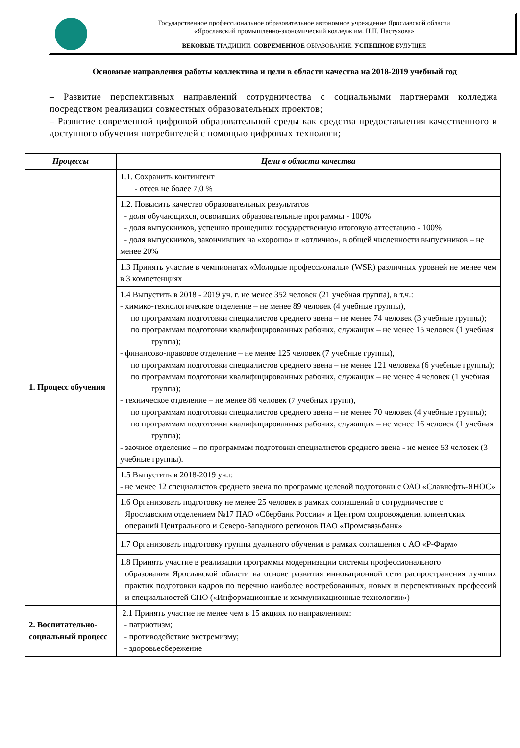Государственное профессиональное образовательное автономное учреждение Ярославской области
«Ярославский промышленно-экономический колледж им. Н.П. Пастухова»
ВЕКОВЫЕ ТРАДИЦИИ. СОВРЕМЕННОЕ ОБРАЗОВАНИЕ. УСПЕШНОЕ БУДУЩЕЕ
Основные направления работы коллектива и цели в области качества на 2018-2019 учебный год
– Развитие перспективных направлений сотрудничества с социальными партнерами колледжа посредством реализации совместных образовательных проектов;
– Развитие современной цифровой образовательной среды как средства предоставления качественного и доступного обучения потребителей с помощью цифровых технологи;
| Процессы | Цели в области качества |
| --- | --- |
| 1. Процесс обучения | 1.1. Сохранить контингент - отсев не более 7,0 % |
| | 1.2. Повысить качество образовательных результатов - доля обучающихся, освоивших образовательные программы - 100% - доля выпускников, успешно прошедших государственную итоговую аттестацию - 100% - доля выпускников, закончивших на «хорошо» и «отлично», в общей численности выпускников – не менее 20% |
| | 1.3 Принять участие в чемпионатах «Молодые профессионалы» (WSR) различных уровней не менее чем в 3 компетенциях |
| | 1.4 Выпустить в 2018 - 2019 уч. г. не менее 352 человек (21 учебная группа), в т.ч.: - химико-технологическое отделение – не менее 89 человек (4 учебные группы), по программам подготовки специалистов среднего звена – не менее 74 человек (3 учебные группы); по программам подготовки квалифицированных рабочих, служащих – не менее 15 человек (1 учебная группа); - финансово-правовое отделение – не менее 125 человек (7 учебные группы), по программам подготовки специалистов среднего звена – не менее 121 человека (6 учебные группы); по программам подготовки квалифицированных рабочих, служащих – не менее 4 человек (1 учебная группа); - техническое отделение – не менее 86 человек (7 учебных групп), по программам подготовки специалистов среднего звена – не менее 70 человек (4 учебные группы); по программам подготовки квалифицированных рабочих, служащих – не менее 16 человек (1 учебная группа); - заочное отделение – по программам подготовки специалистов среднего звена - не менее 53 человек (3 учебные группы). |
| | 1.5 Выпустить в 2018-2019 уч.г. - не менее 12 специалистов среднего звена по программе целевой подготовки с ОАО «Славнефть-ЯНОС» |
| | 1.6 Организовать подготовку не менее 25 человек в рамках соглашений о сотрудничестве с Ярославским отделением №17 ПАО «Сбербанк России» и Центром сопровождения клиентских операций Центрального и Северо-Западного регионов ПАО «Промсвязьбанк» |
| | 1.7 Организовать подготовку группы дуального обучения в рамках соглашения с АО «Р-Фарм» |
| | 1.8 Принять участие в реализации программы модернизации системы профессионального образования Ярославской области на основе развития инновационной сети распространения лучших практик подготовки кадров по перечню наиболее востребованных, новых и перспективных профессий и специальностей СПО («Информационные и коммуникационные технологии») |
| 2. Воспитательно-социальный процесс | 2.1 Принять участие не менее чем в 15 акциях по направлениям: - патриотизм; - противодействие экстремизму; - здоровьесбережение |